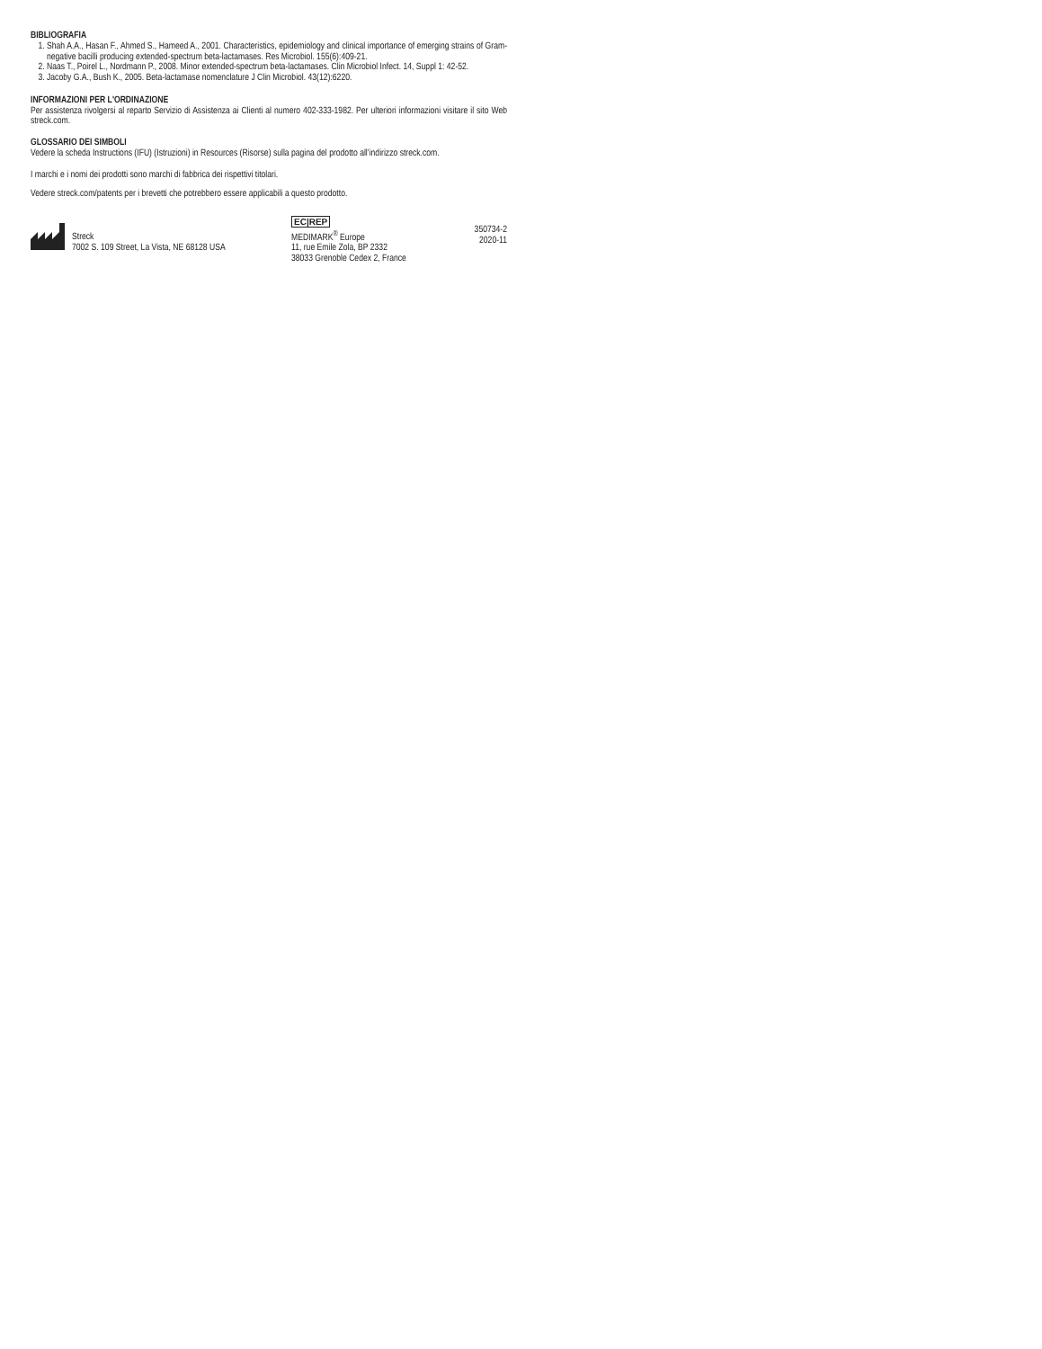BIBLIOGRAFIA
1. Shah A.A., Hasan F., Ahmed S., Hameed A., 2001. Characteristics, epidemiology and clinical importance of emerging strains of Gram-negative bacilli producing extended-spectrum beta-lactamases. Res Microbiol. 155(6):409-21.
2. Naas T., Poirel L., Nordmann P., 2008. Minor extended-spectrum beta-lactamases. Clin Microbiol Infect. 14, Suppl 1: 42-52.
3. Jacoby G.A., Bush K., 2005. Beta-lactamase nomenclature J Clin Microbiol. 43(12):6220.
INFORMAZIONI PER L'ORDINAZIONE
Per assistenza rivolgersi al reparto Servizio di Assistenza ai Clienti al numero 402-333-1982. Per ulteriori informazioni visitare il sito Web streck.com.
GLOSSARIO DEI SIMBOLI
Vedere la scheda Instructions (IFU) (Istruzioni) in Resources (Risorse) sulla pagina del prodotto all’indirizzo streck.com.
I marchi e i nomi dei prodotti sono marchi di fabbrica dei rispettivi titolari.
Vedere streck.com/patents per i brevetti che potrebbero essere applicabili a questo prodotto.
Streck
7002 S. 109 Street, La Vista, NE 68128 USA
EC|REP
MEDIMARK<sup>®</sup> Europe
11, rue Emile Zola, BP 2332
38033 Grenoble Cedex 2, France
350734-2
2020-11